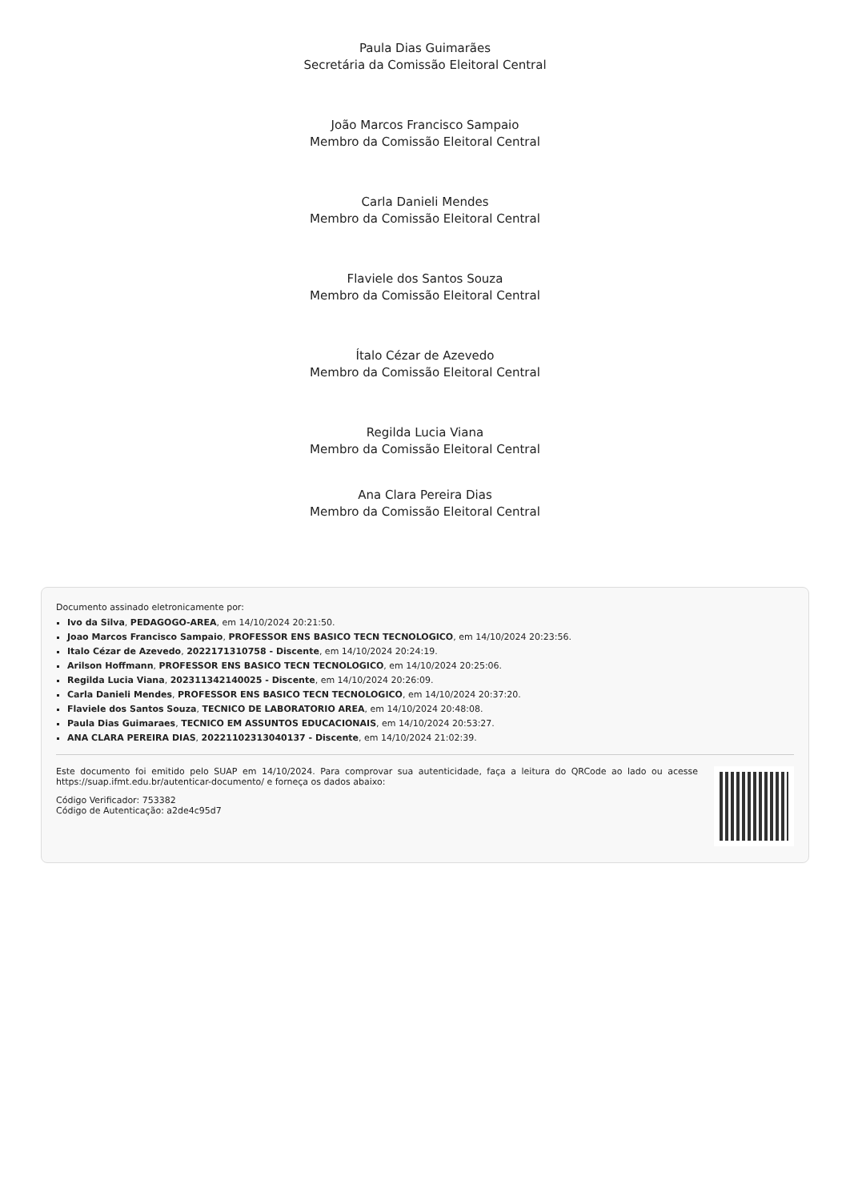Paula Dias Guimarães
Secretária da Comissão Eleitoral Central
João Marcos Francisco Sampaio
Membro da Comissão Eleitoral Central
Carla Danieli Mendes
Membro da Comissão Eleitoral Central
Flaviele dos Santos Souza
Membro da Comissão Eleitoral Central
Ítalo Cézar de Azevedo
Membro da Comissão Eleitoral Central
Regilda Lucia Viana
Membro da Comissão Eleitoral Central
Ana Clara Pereira Dias
Membro da Comissão Eleitoral Central
Documento assinado eletronicamente por:
Ivo da Silva, PEDAGOGO-AREA, em 14/10/2024 20:21:50.
Joao Marcos Francisco Sampaio, PROFESSOR ENS BASICO TECN TECNOLOGICO, em 14/10/2024 20:23:56.
Italo Cézar de Azevedo, 2022171310758 - Discente, em 14/10/2024 20:24:19.
Arilson Hoffmann, PROFESSOR ENS BASICO TECN TECNOLOGICO, em 14/10/2024 20:25:06.
Regilda Lucia Viana, 202311342140025 - Discente, em 14/10/2024 20:26:09.
Carla Danieli Mendes, PROFESSOR ENS BASICO TECN TECNOLOGICO, em 14/10/2024 20:37:20.
Flaviele dos Santos Souza, TECNICO DE LABORATORIO AREA, em 14/10/2024 20:48:08.
Paula Dias Guimaraes, TECNICO EM ASSUNTOS EDUCACIONAIS, em 14/10/2024 20:53:27.
ANA CLARA PEREIRA DIAS, 20221102313040137 - Discente, em 14/10/2024 21:02:39.
Este documento foi emitido pelo SUAP em 14/10/2024. Para comprovar sua autenticidade, faça a leitura do QRCode ao lado ou acesse https://suap.ifmt.edu.br/autenticar-documento/ e forneça os dados abaixo:
Código Verificador: 753382
Código de Autenticação: a2de4c95d7